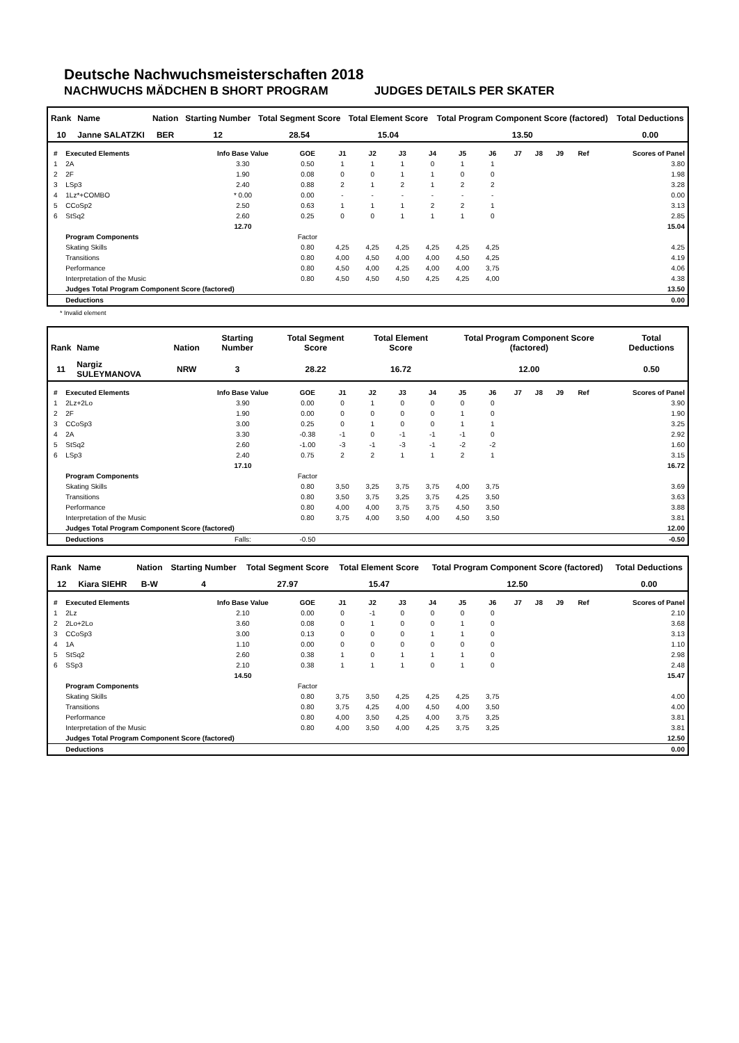Deutsche Nachwuchsmeisterschaften 2018
NACHWUCHS MÄDCHEN B SHORT PROGRAM JUDGES DETAILS PER SKATER
| Rank | Name | Nation | Starting Number | Total Segment Score | Total Element Score | Total Program Component Score (factored) | Total Deductions |
| --- | --- | --- | --- | --- | --- | --- | --- |
| 10 | Janne SALATZKI | BER | 12 | 28.54 | 15.04 | 13.50 | 0.00 |
| # | Executed Elements | Info Base Value | GOE | J1 | J2 | J3 | J4 | J5 | J6 | J7 | J8 | J9 | Ref | Scores of Panel |
| --- | --- | --- | --- | --- | --- | --- | --- | --- | --- | --- | --- | --- | --- | --- |
| 1 | 2A | 3.30 | 0.50 | 1 | 1 | 1 | 0 | 1 | 1 | | | | | 3.80 |
| 2 | 2F | 1.90 | 0.08 | 0 | 0 | 1 | 1 | 0 | 0 | | | | | 1.98 |
| 3 | LSp3 | 2.40 | 0.88 | 2 | 1 | 2 | 1 | 2 | 2 | | | | | 3.28 |
| 4 | 1Lz*+COMBO | * 0.00 | 0.00 | - | - | - | - | - | - | | | | | 0.00 |
| 5 | CCoSp2 | 2.50 | 0.63 | 1 | 1 | 1 | 2 | 2 | 1 | | | | | 3.13 |
| 6 | StSq2 | 2.60 | 0.25 | 0 | 0 | 1 | 1 | 1 | 0 | | | | | 2.85 |
| | | 12.70 | | | | | | | | | | | | 15.04 |
| | Program Components | | Factor | | | | | | | | | | | |
| | Skating Skills | | 0.80 | 4,25 | 4,25 | 4,25 | 4,25 | 4,25 | 4,25 | | | | | 4.25 |
| | Transitions | | 0.80 | 4,00 | 4,50 | 4,00 | 4,00 | 4,50 | 4,25 | | | | | 4.19 |
| | Performance | | 0.80 | 4,50 | 4,00 | 4,25 | 4,00 | 4,00 | 3,75 | | | | | 4.06 |
| | Interpretation of the Music | | 0.80 | 4,50 | 4,50 | 4,50 | 4,25 | 4,25 | 4,00 | | | | | 4.38 |
| | Judges Total Program Component Score (factored) | | | | | | | | | | | | | 13.50 |
| | Deductions | | | | | | | | | | | | | 0.00 |
* Invalid element
| Rank | Name | Nation | Starting Number | Total Segment Score | Total Element Score | Total Program Component Score (factored) | Total Deductions |
| --- | --- | --- | --- | --- | --- | --- | --- |
| 11 | Nargiz SULEYMANOVA | NRW | 3 | 28.22 | 16.72 | 12.00 | 0.50 |
| # | Executed Elements | Info Base Value | GOE | J1 | J2 | J3 | J4 | J5 | J6 | J7 | J8 | J9 | Ref | Scores of Panel |
| --- | --- | --- | --- | --- | --- | --- | --- | --- | --- | --- | --- | --- | --- | --- |
| 1 | 2Lz+2Lo | 3.90 | 0.00 | 0 | 1 | 0 | 0 | 0 | 0 | | | | | 3.90 |
| 2 | 2F | 1.90 | 0.00 | 0 | 0 | 0 | 0 | 1 | 0 | | | | | 1.90 |
| 3 | CCoSp3 | 3.00 | 0.25 | 0 | 1 | 0 | 0 | 1 | 1 | | | | | 3.25 |
| 4 | 2A | 3.30 | -0.38 | -1 | 0 | -1 | -1 | -1 | 0 | | | | | 2.92 |
| 5 | StSq2 | 2.60 | -1.00 | -3 | -1 | -3 | -1 | -2 | -2 | | | | | 1.60 |
| 6 | LSp3 | 2.40 | 0.75 | 2 | 2 | 1 | 1 | 2 | 1 | | | | | 3.15 |
| | | 17.10 | | | | | | | | | | | | 16.72 |
| | Program Components | | Factor | | | | | | | | | | | |
| | Skating Skills | | 0.80 | 3,50 | 3,25 | 3,75 | 3,75 | 4,00 | 3,75 | | | | | 3.69 |
| | Transitions | | 0.80 | 3,50 | 3,75 | 3,25 | 3,75 | 4,25 | 3,50 | | | | | 3.63 |
| | Performance | | 0.80 | 4,00 | 4,00 | 3,75 | 3,75 | 4,50 | 3,50 | | | | | 3.88 |
| | Interpretation of the Music | | 0.80 | 3,75 | 4,00 | 3,50 | 4,00 | 4,50 | 3,50 | | | | | 3.81 |
| | Judges Total Program Component Score (factored) | | | | | | | | | | | | | 12.00 |
| | Deductions | Falls: | -0.50 | | | | | | | | | | | -0.50 |
| Rank | Name | Nation | Starting Number | Total Segment Score | Total Element Score | Total Program Component Score (factored) | Total Deductions |
| --- | --- | --- | --- | --- | --- | --- | --- |
| 12 | Kiara SIEHR | B-W | 4 | 27.97 | 15.47 | 12.50 | 0.00 |
| # | Executed Elements | Info Base Value | GOE | J1 | J2 | J3 | J4 | J5 | J6 | J7 | J8 | J9 | Ref | Scores of Panel |
| --- | --- | --- | --- | --- | --- | --- | --- | --- | --- | --- | --- | --- | --- | --- |
| 1 | 2Lz | 2.10 | 0.00 | 0 | -1 | 0 | 0 | 0 | 0 | | | | | 2.10 |
| 2 | 2Lo+2Lo | 3.60 | 0.08 | 0 | 1 | 0 | 0 | 1 | 0 | | | | | 3.68 |
| 3 | CCoSp3 | 3.00 | 0.13 | 0 | 0 | 0 | 1 | 1 | 0 | | | | | 3.13 |
| 4 | 1A | 1.10 | 0.00 | 0 | 0 | 0 | 0 | 0 | 0 | | | | | 1.10 |
| 5 | StSq2 | 2.60 | 0.38 | 1 | 0 | 1 | 1 | 1 | 0 | | | | | 2.98 |
| 6 | SSp3 | 2.10 | 0.38 | 1 | 1 | 1 | 0 | 1 | 0 | | | | | 2.48 |
| | | 14.50 | | | | | | | | | | | | 15.47 |
| | Program Components | | Factor | | | | | | | | | | | |
| | Skating Skills | | 0.80 | 3,75 | 3,50 | 4,25 | 4,25 | 4,25 | 3,75 | | | | | 4.00 |
| | Transitions | | 0.80 | 3,75 | 4,25 | 4,00 | 4,50 | 4,00 | 3,50 | | | | | 4.00 |
| | Performance | | 0.80 | 4,00 | 3,50 | 4,25 | 4,00 | 3,75 | 3,25 | | | | | 3.81 |
| | Interpretation of the Music | | 0.80 | 4,00 | 3,50 | 4,00 | 4,25 | 3,75 | 3,25 | | | | | 3.81 |
| | Judges Total Program Component Score (factored) | | | | | | | | | | | | | 12.50 |
| | Deductions | | | | | | | | | | | | | 0.00 |